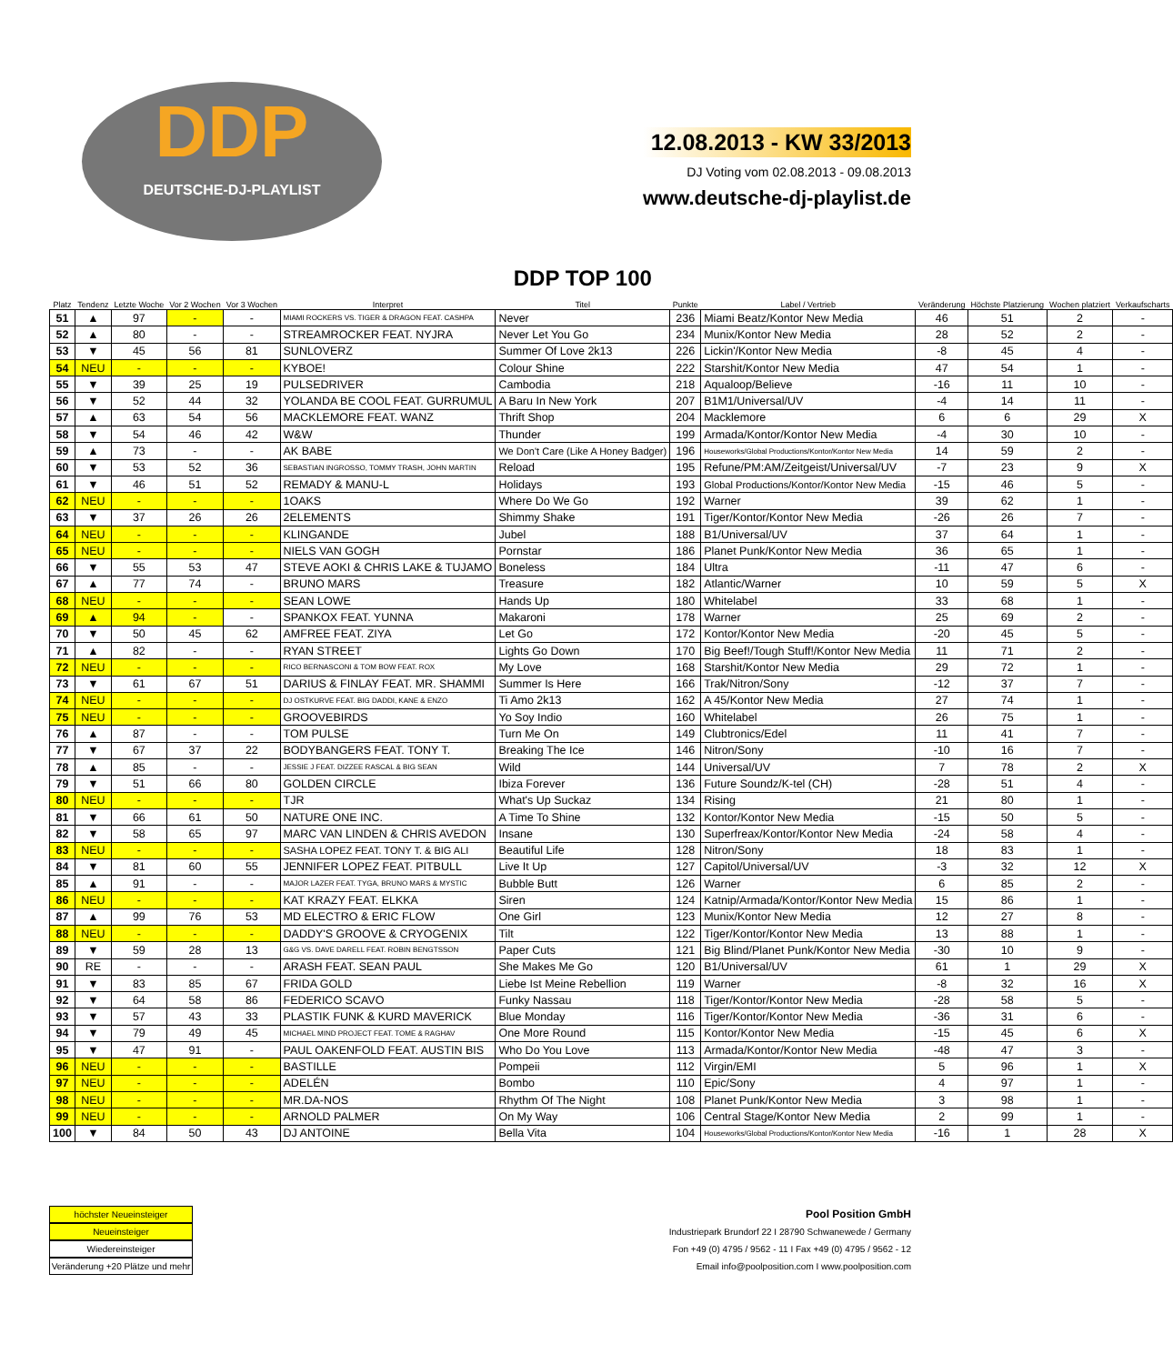DDP
DEUTSCHE-DJ-PLAYLIST
12.08.2013 - KW 33/2013
DJ Voting vom 02.08.2013 - 09.08.2013
www.deutsche-dj-playlist.de
| Platz | Tendenz | Letzte Woche | Vor 2 Wochen | Vor 3 Wochen | Interpret | DDP TOP 100 Titel | Punkte | Label / Vertrieb | Veränderung | Höchste Platzierung | Wochen platziert | Verkaufscharts |
| --- | --- | --- | --- | --- | --- | --- | --- | --- | --- | --- | --- | --- |
| 51 | ▲ | 97 | - | - | MIAMI ROCKERS VS. TIGER & DRAGON FEAT. CASHPA | Never | 236 | Miami Beatz/Kontor New Media | 46 | 51 | 2 | - |
| 52 | ▲ | 80 | - | - | STREAMROCKER FEAT. NYJRA | Never Let You Go | 234 | Munix/Kontor New Media | 28 | 52 | 2 | - |
| 53 | ▼ | 45 | 56 | 81 | SUNLOVERZ | Summer Of Love 2k13 | 226 | Lickin'/Kontor New Media | -8 | 45 | 4 | - |
| 54 | NEU | - | - | - | KYBOE! | Colour Shine | 222 | Starshit/Kontor New Media | 47 | 54 | 1 | - |
| 55 | ▼ | 39 | 25 | 19 | PULSEDRIVER | Cambodia | 218 | Aqualoop/Believe | -16 | 11 | 10 | - |
| 56 | ▼ | 52 | 44 | 32 | YOLANDA BE COOL FEAT. GURRUMUL | A Baru In New York | 207 | B1M1/Universal/UV | -4 | 14 | 11 | - |
| 57 | ▲ | 63 | 54 | 56 | MACKLEMORE FEAT. WANZ | Thrift Shop | 204 | Macklemore | 6 | 6 | 29 | X |
| 58 | ▼ | 54 | 46 | 42 | W&W | Thunder | 199 | Armada/Kontor/Kontor New Media | -4 | 30 | 10 | - |
| 59 | ▲ | 73 | - | - | AK BABE | We Don't Care (Like A Honey Badger) | 196 | Houseworks/Global Productions/Kontor/Kontor New Media | 14 | 59 | 2 | - |
| 60 | ▼ | 53 | 52 | 36 | SEBASTIAN INGROSSO, TOMMY TRASH, JOHN MARTIN | Reload | 195 | Refune/PM:AM/Zeitgeist/Universal/UV | -7 | 23 | 9 | X |
| 61 | ▼ | 46 | 51 | 52 | REMADY & MANU-L | Holidays | 193 | Global Productions/Kontor/Kontor New Media | -15 | 46 | 5 | - |
| 62 | NEU | - | - | - | 1OAKS | Where Do We Go | 192 | Warner | 39 | 62 | 1 | - |
| 63 | ▼ | 37 | 26 | 26 | 2ELEMENTS | Shimmy Shake | 191 | Tiger/Kontor/Kontor New Media | -26 | 26 | 7 | - |
| 64 | NEU | - | - | - | KLINGANDE | Jubel | 188 | B1/Universal/UV | 37 | 64 | 1 | - |
| 65 | NEU | - | - | - | NIELS VAN GOGH | Pornstar | 186 | Planet Punk/Kontor New Media | 36 | 65 | 1 | - |
| 66 | ▼ | 55 | 53 | 47 | STEVE AOKI & CHRIS LAKE & TUJAMO | Boneless | 184 | Ultra | -11 | 47 | 6 | - |
| 67 | ▲ | 77 | 74 | - | BRUNO MARS | Treasure | 182 | Atlantic/Warner | 10 | 59 | 5 | X |
| 68 | NEU | - | - | - | SEAN LOWE | Hands Up | 180 | Whitelabel | 33 | 68 | 1 | - |
| 69 | ▲ | 94 | - | - | SPANKOX FEAT. YUNNA | Makaroni | 178 | Warner | 25 | 69 | 2 | - |
| 70 | ▼ | 50 | 45 | 62 | AMFREE FEAT. ZIYA | Let Go | 172 | Kontor/Kontor New Media | -20 | 45 | 5 | - |
| 71 | ▲ | 82 | - | - | RYAN STREET | Lights Go Down | 170 | Big Beef!/Tough Stuff!/Kontor New Media | 11 | 71 | 2 | - |
| 72 | NEU | - | - | - | RICO BERNASCONI & TOM BOW FEAT. ROX | My Love | 168 | Starshit/Kontor New Media | 29 | 72 | 1 | - |
| 73 | ▼ | 61 | 67 | 51 | DARIUS & FINLAY FEAT. MR. SHAMMI | Summer Is Here | 166 | Trak/Nitron/Sony | -12 | 37 | 7 | - |
| 74 | NEU | - | - | - | DJ OSTKURVE FEAT. BIG DADDI, KANE & ENZO | Ti Amo 2k13 | 162 | A 45/Kontor New Media | 27 | 74 | 1 | - |
| 75 | NEU | - | - | - | GROOVEBIRDS | Yo Soy Indio | 160 | Whitelabel | 26 | 75 | 1 | - |
| 76 | ▲ | 87 | - | - | TOM PULSE | Turn Me On | 149 | Clubtronics/Edel | 11 | 41 | 7 | - |
| 77 | ▼ | 67 | 37 | 22 | BODYBANGERS FEAT. TONY T. | Breaking The Ice | 146 | Nitron/Sony | -10 | 16 | 7 | - |
| 78 | ▲ | 85 | - | - | JESSIE J FEAT. DIZZEE RASCAL & BIG SEAN | Wild | 144 | Universal/UV | 7 | 78 | 2 | X |
| 79 | ▼ | 51 | 66 | 80 | GOLDEN CIRCLE | Ibiza Forever | 136 | Future Soundz/K-tel (CH) | -28 | 51 | 4 | - |
| 80 | NEU | - | - | - | TJR | What's Up Suckaz | 134 | Rising | 21 | 80 | 1 | - |
| 81 | ▼ | 66 | 61 | 50 | NATURE ONE INC. | A Time To Shine | 132 | Kontor/Kontor New Media | -15 | 50 | 5 | - |
| 82 | ▼ | 58 | 65 | 97 | MARC VAN LINDEN & CHRIS AVEDON | Insane | 130 | Superfreax/Kontor/Kontor New Media | -24 | 58 | 4 | - |
| 83 | NEU | - | - | - | SASHA LOPEZ FEAT. TONY T. & BIG ALI | Beautiful Life | 128 | Nitron/Sony | 18 | 83 | 1 | - |
| 84 | ▼ | 81 | 60 | 55 | JENNIFER LOPEZ FEAT. PITBULL | Live It Up | 127 | Capitol/Universal/UV | -3 | 32 | 12 | X |
| 85 | ▲ | 91 | - | - | MAJOR LAZER FEAT. TYGA, BRUNO MARS & MYSTIC | Bubble Butt | 126 | Warner | 6 | 85 | 2 | - |
| 86 | NEU | - | - | - | KAT KRAZY FEAT. ELKKA | Siren | 124 | Katnip/Armada/Kontor/Kontor New Media | 15 | 86 | 1 | - |
| 87 | ▲ | 99 | 76 | 53 | MD ELECTRO & ERIC FLOW | One Girl | 123 | Munix/Kontor New Media | 12 | 27 | 8 | - |
| 88 | NEU | - | - | - | DADDY'S GROOVE & CRYOGENIX | Tilt | 122 | Tiger/Kontor/Kontor New Media | 13 | 88 | 1 | - |
| 89 | ▼ | 59 | 28 | 13 | G&G VS. DAVE DARELL FEAT. ROBIN BENGTSSON | Paper Cuts | 121 | Big Blind/Planet Punk/Kontor New Media | -30 | 10 | 9 | - |
| 90 | RE | - | - | - | ARASH FEAT. SEAN PAUL | She Makes Me Go | 120 | B1/Universal/UV | 61 | 1 | 29 | X |
| 91 | ▼ | 83 | 85 | 67 | FRIDA GOLD | Liebe Ist Meine Rebellion | 119 | Warner | -8 | 32 | 16 | X |
| 92 | ▼ | 64 | 58 | 86 | FEDERICO SCAVO | Funky Nassau | 118 | Tiger/Kontor/Kontor New Media | -28 | 58 | 5 | - |
| 93 | ▼ | 57 | 43 | 33 | PLASTIK FUNK & KURD MAVERICK | Blue Monday | 116 | Tiger/Kontor/Kontor New Media | -36 | 31 | 6 | - |
| 94 | ▼ | 79 | 49 | 45 | MICHAEL MIND PROJECT FEAT. TOME & RAGHAV | One More Round | 115 | Kontor/Kontor New Media | -15 | 45 | 6 | X |
| 95 | ▼ | 47 | 91 | - | PAUL OAKENFOLD FEAT. AUSTIN BIS | Who Do You Love | 113 | Armada/Kontor/Kontor New Media | -48 | 47 | 3 | - |
| 96 | NEU | - | - | - | BASTILLE | Pompeii | 112 | Virgin/EMI | 5 | 96 | 1 | X |
| 97 | NEU | - | - | - | ADELÉN | Bombo | 110 | Epic/Sony | 4 | 97 | 1 | - |
| 98 | NEU | - | - | - | MR.DA-NOS | Rhythm Of The Night | 108 | Planet Punk/Kontor New Media | 3 | 98 | 1 | - |
| 99 | NEU | - | - | - | ARNOLD PALMER | On My Way | 106 | Central Stage/Kontor New Media | 2 | 99 | 1 | - |
| 100 | ▼ | 84 | 50 | 43 | DJ ANTOINE | Bella Vita | 104 | Houseworks/Global Productions/Kontor/Kontor New Media | -16 | 1 | 28 | X |
höchster Neueinsteiger
Neueinsteiger
Wiedereinsteiger
Veränderung +20 Plätze und mehr
Pool Position GmbH
Industriepark Brundorf 22 I 28790 Schwanewede / Germany
Fon +49 (0) 4795 / 9562 - 11 I Fax +49 (0) 4795 / 9562 - 12
Email info@poolposition.com I www.poolposition.com